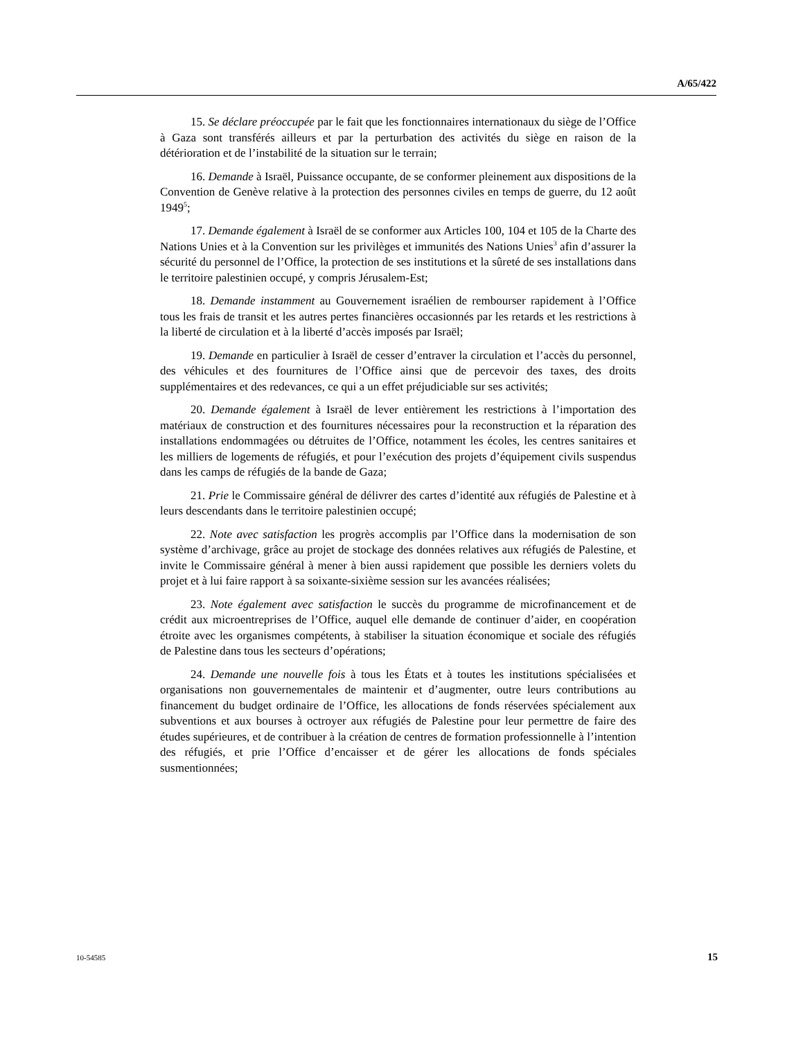A/65/422
15. Se déclare préoccupée par le fait que les fonctionnaires internationaux du siège de l’Office à Gaza sont transférés ailleurs et par la perturbation des activités du siège en raison de la détérioration et de l’instabilité de la situation sur le terrain;
16. Demande à Israël, Puissance occupante, de se conformer pleinement aux dispositions de la Convention de Genève relative à la protection des personnes civiles en temps de guerre, du 12 août 1949<sup>5</sup>;
17. Demande également à Israël de se conformer aux Articles 100, 104 et 105 de la Charte des Nations Unies et à la Convention sur les privilèges et immunités des Nations Unies<sup>3</sup> afin d’assurer la sécurité du personnel de l’Office, la protection de ses institutions et la sûreté de ses installations dans le territoire palestinien occupé, y compris Jérusalem-Est;
18. Demande instamment au Gouvernement israélien de rembourser rapidement à l’Office tous les frais de transit et les autres pertes financières occasionnés par les retards et les restrictions à la liberté de circulation et à la liberté d’accès imposés par Israël;
19. Demande en particulier à Israël de cesser d’entraver la circulation et l’accès du personnel, des véhicules et des fournitures de l’Office ainsi que de percevoir des taxes, des droits supplémentaires et des redevances, ce qui a un effet préjudiciable sur ses activités;
20. Demande également à Israël de lever entièrement les restrictions à l’importation des matériaux de construction et des fournitures nécessaires pour la reconstruction et la réparation des installations endommagées ou détruites de l’Office, notamment les écoles, les centres sanitaires et les milliers de logements de réfugiés, et pour l’exécution des projets d’équipement civils suspendus dans les camps de réfugiés de la bande de Gaza;
21. Prie le Commissaire général de délivrer des cartes d’identité aux réfugiés de Palestine et à leurs descendants dans le territoire palestinien occupé;
22. Note avec satisfaction les progrès accomplis par l’Office dans la modernisation de son système d’archivage, grâce au projet de stockage des données relatives aux réfugiés de Palestine, et invite le Commissaire général à mener à bien aussi rapidement que possible les derniers volets du projet et à lui faire rapport à sa soixante-sixième session sur les avancées réalisées;
23. Note également avec satisfaction le succès du programme de microfinancement et de crédit aux microentreprises de l’Office, auquel elle demande de continuer d’aider, en coopération étroite avec les organismes compétents, à stabiliser la situation économique et sociale des réfugiés de Palestine dans tous les secteurs d’opérations;
24. Demande une nouvelle fois à tous les États et à toutes les institutions spécialisées et organisations non gouvernementales de maintenir et d’augmenter, outre leurs contributions au financement du budget ordinaire de l’Office, les allocations de fonds réservées spécialement aux subventions et aux bourses à octroyer aux réfugiés de Palestine pour leur permettre de faire des études supérieures, et de contribuer à la création de centres de formation professionnelle à l’intention des réfugiés, et prie l’Office d’encaisser et de gérer les allocations de fonds spéciales susmentionnées;
10-54585 15